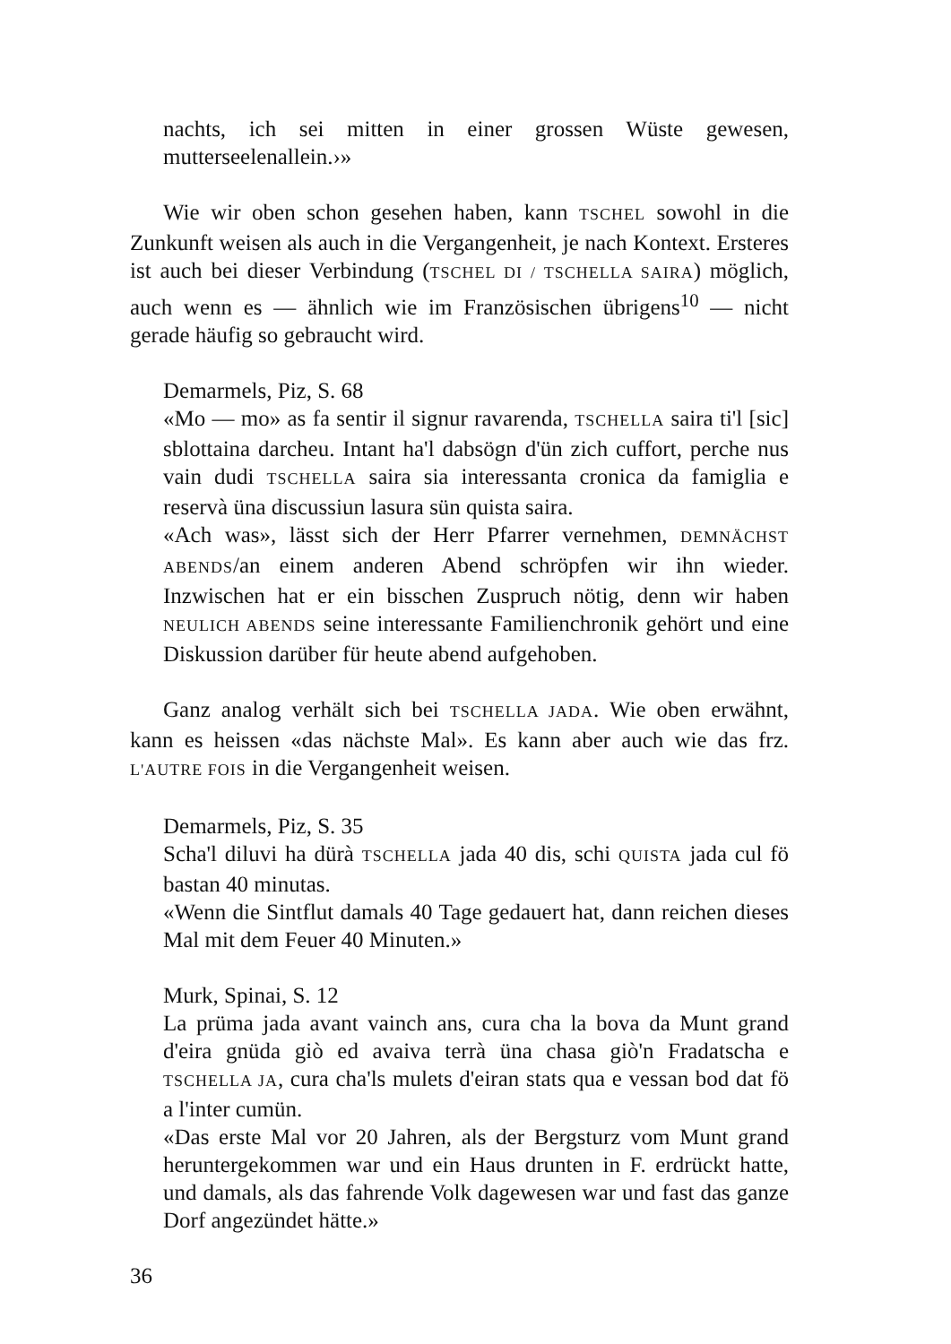nachts, ich sei mitten in einer grossen Wüste gewesen, mutterseelenallein.›»
Wie wir oben schon gesehen haben, kann TSCHEL sowohl in die Zunkunft weisen als auch in die Vergangenheit, je nach Kontext. Ersteres ist auch bei dieser Verbindung (TSCHEL DI / TSCHELLA SAIRA) möglich, auch wenn es — ähnlich wie im Französischen übrigens<sup>10</sup> — nicht gerade häufig so gebraucht wird.
Demarmels, Piz, S. 68
«Mo — mo» as fa sentir il signur ravarenda, TSCHELLA saira ti'l [sic] sblottaina darcheu. Intant ha'l dabsögn d'ün zich cuffort, perche nus vain dudi TSCHELLA saira sia interessanta cronica da famiglia e reservà üna discussiun lasura sün quista saira.
«Ach was», lässt sich der Herr Pfarrer vernehmen, DEMNÄCHST ABENDS/an einem anderen Abend schröpfen wir ihn wieder. Inzwischen hat er ein bisschen Zuspruch nötig, denn wir haben NEULICH ABENDS seine interessante Familienchronik gehört und eine Diskussion darüber für heute abend aufgehoben.
Ganz analog verhält sich bei TSCHELLA JADA. Wie oben erwähnt, kann es heissen «das nächste Mal». Es kann aber auch wie das frz. L'AUTRE FOIS in die Vergangenheit weisen.
Demarmels, Piz, S. 35
Scha'l diluvi ha dürà TSCHELLA jada 40 dis, schi QUISTA jada cul fö bastan 40 minutas.
«Wenn die Sintflut damals 40 Tage gedauert hat, dann reichen dieses Mal mit dem Feuer 40 Minuten.»
Murk, Spinai, S. 12
La prüma jada avant vainch ans, cura cha la bova da Munt grand d'eira gnüda giò ed avaiva terrà üna chasa giò'n Fradatscha e TSCHELLA JA, cura cha'ls mulets d'eiran stats qua e vessan bod dat fö a l'inter cumün.
«Das erste Mal vor 20 Jahren, als der Bergsturz vom Munt grand heruntergekommen war und ein Haus drunten in F. erdrückt hatte, und damals, als das fahrende Volk dagewesen war und fast das ganze Dorf angezündet hätte.»
36